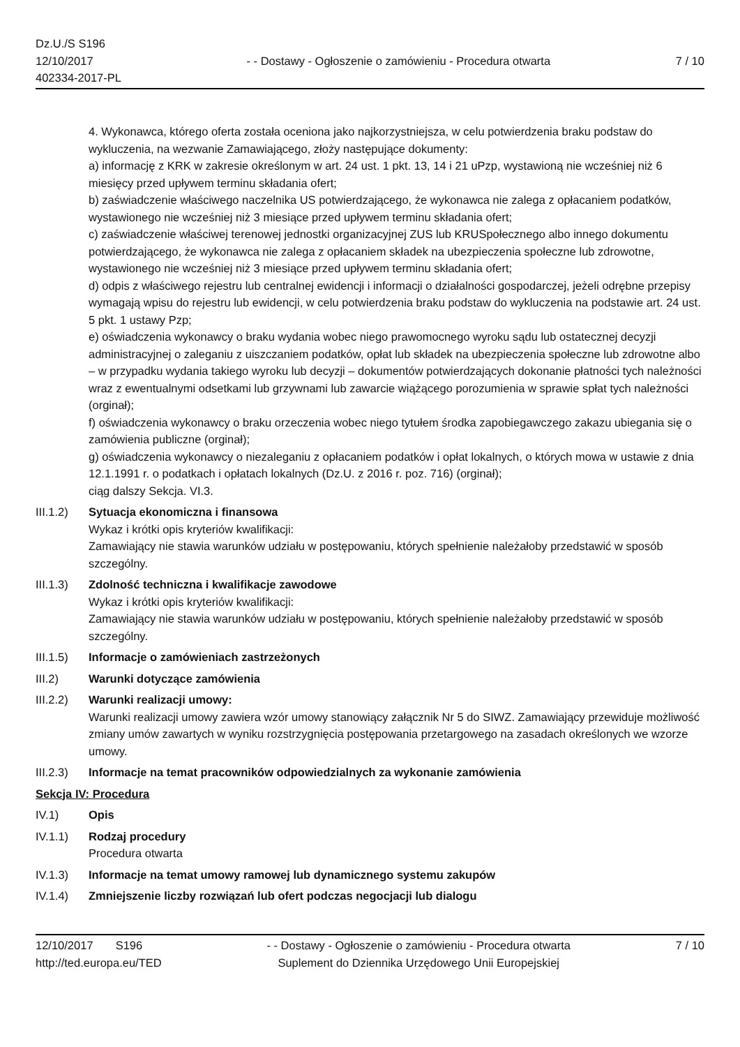Dz.U./S S196
12/10/2017
402334-2017-PL
- - Dostawy - Ogłoszenie o zamówieniu - Procedura otwarta
7 / 10
4. Wykonawca, którego oferta została oceniona jako najkorzystniejsza, w celu potwierdzenia braku podstaw do wykluczenia, na wezwanie Zamawiającego, złoży następujące dokumenty:
a) informację z KRK w zakresie określonym w art. 24 ust. 1 pkt. 13, 14 i 21 uPzp, wystawioną nie wcześniej niż 6 miesięcy przed upływem terminu składania ofert;
b) zaświadczenie właściwego naczelnika US potwierdzającego, że wykonawca nie zalega z opłacaniem podatków, wystawionego nie wcześniej niż 3 miesiące przed upływem terminu składania ofert;
c) zaświadczenie właściwej terenowej jednostki organizacyjnej ZUS lub KRUSpołecznego albo innego dokumentu potwierdzającego, że wykonawca nie zalega z opłacaniem składek na ubezpieczenia społeczne lub zdrowotne, wystawionego nie wcześniej niż 3 miesiące przed upływem terminu składania ofert;
d) odpis z właściwego rejestru lub centralnej ewidencji i informacji o działalności gospodarczej, jeżeli odrębne przepisy wymagają wpisu do rejestru lub ewidencji, w celu potwierdzenia braku podstaw do wykluczenia na podstawie art. 24 ust. 5 pkt. 1 ustawy Pzp;
e) oświadczenia wykonawcy o braku wydania wobec niego prawomocnego wyroku sądu lub ostatecznej decyzji administracyjnej o zaleganiu z uiszczaniem podatków, opłat lub składek na ubezpieczenia społeczne lub zdrowotne albo – w przypadku wydania takiego wyroku lub decyzji – dokumentów potwierdzających dokonanie płatności tych należności wraz z ewentualnymi odsetkami lub grzywnami lub zawarcie wiążącego porozumienia w sprawie spłat tych należności (orginał);
f) oświadczenia wykonawcy o braku orzeczenia wobec niego tytułem środka zapobiegawczego zakazu ubiegania się o zamówienia publiczne (orginał);
g) oświadczenia wykonawcy o niezaleganiu z opłacaniem podatków i opłat lokalnych, o których mowa w ustawie z dnia 12.1.1991 r. o podatkach i opłatach lokalnych (Dz.U. z 2016 r. poz. 716) (orginał);
ciąg dalszy Sekcja. VI.3.
III.1.2)
Sytuacja ekonomiczna i finansowa
Wykaz i krótki opis kryteriów kwalifikacji:
Zamawiający nie stawia warunków udziału w postępowaniu, których spełnienie należałoby przedstawić w sposób szczególny.
III.1.3)
Zdolność techniczna i kwalifikacje zawodowe
Wykaz i krótki opis kryteriów kwalifikacji:
Zamawiający nie stawia warunków udziału w postępowaniu, których spełnienie należałoby przedstawić w sposób szczególny.
III.1.5)
Informacje o zamówieniach zastrzeżonych
III.2) Warunki dotyczące zamówienia
III.2.2)
Warunki realizacji umowy:
Warunki realizacji umowy zawiera wzór umowy stanowiący załącznik Nr 5 do SIWZ. Zamawiający przewiduje możliwość zmiany umów zawartych w wyniku rozstrzygnięcia postępowania przetargowego na zasadach określonych we wzorze umowy.
III.2.3)
Informacje na temat pracowników odpowiedzialnych za wykonanie zamówienia
Sekcja IV: Procedura
IV.1) Opis
IV.1.1) Rodzaj procedury
Procedura otwarta
IV.1.3) Informacje na temat umowy ramowej lub dynamicznego systemu zakupów
IV.1.4) Zmniejszenie liczby rozwiązań lub ofert podczas negocjacji lub dialogu
12/10/2017 S196
http://ted.europa.eu/TED
- - Dostawy - Ogłoszenie o zamówieniu - Procedura otwarta
Suplement do Dziennika Urzędowego Unii Europejskiej
7 / 10